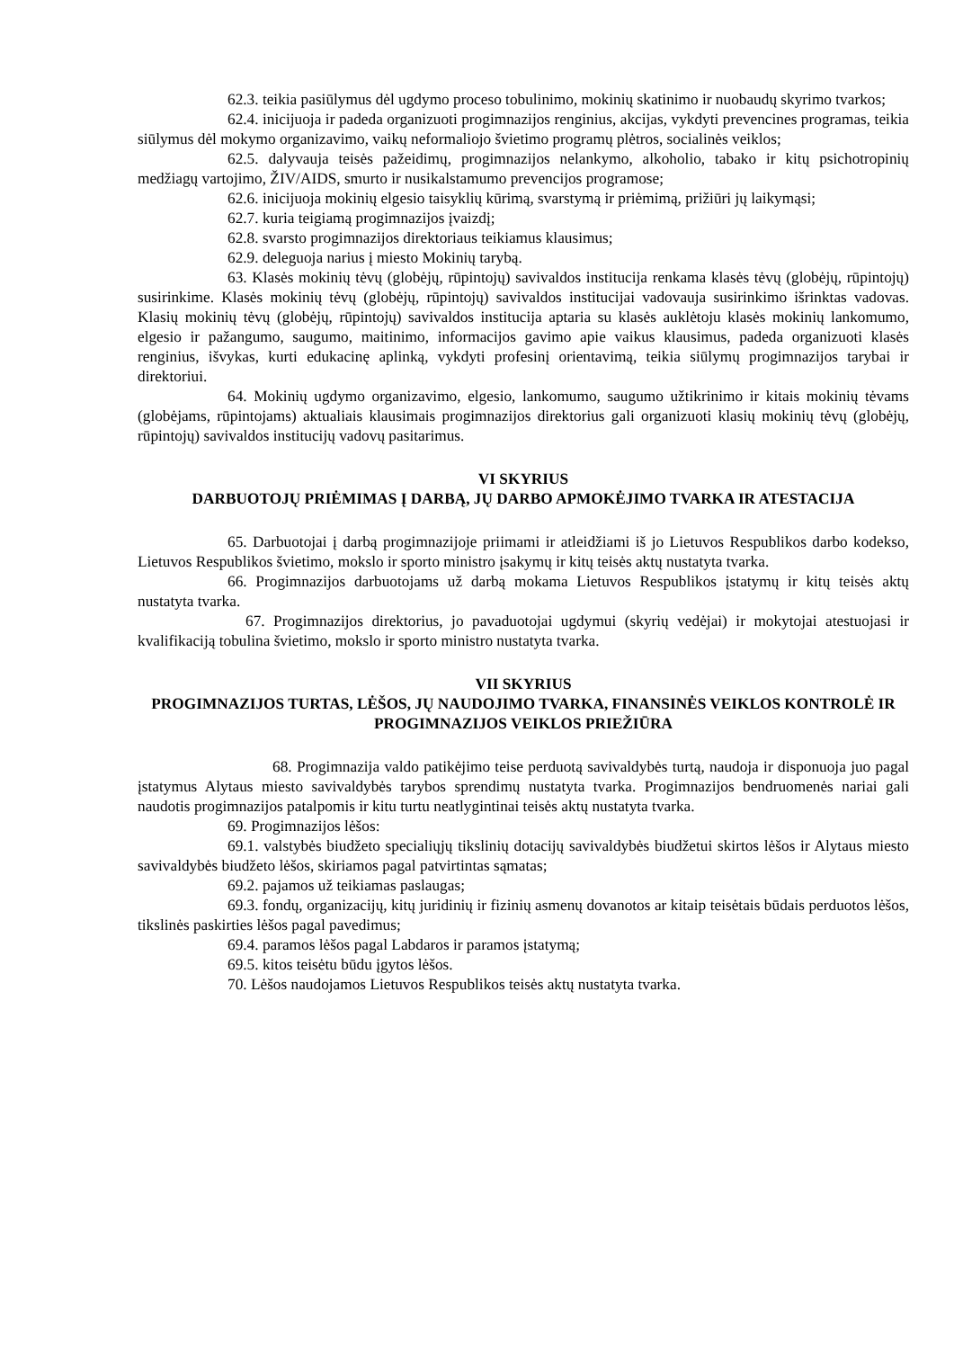62.3. teikia pasiūlymus dėl ugdymo proceso tobulinimo, mokinių skatinimo ir nuobaudų skyrimo tvarkos;
62.4. inicijuoja ir padeda organizuoti progimnazijos renginius, akcijas, vykdyti prevencines programas, teikia siūlymus dėl mokymo organizavimo, vaikų neformaliojo švietimo programų plėtros, socialinės veiklos;
62.5. dalyvauja teisės pažeidimų, progimnazijos nelankymo, alkoholio, tabako ir kitų psichotropinių medžiagų vartojimo, ŽIV/AIDS, smurto ir nusikalstamumo prevencijos programose;
62.6. inicijuoja mokinių elgesio taisyklių kūrimą, svarstymą ir priėmimą, prižiūri jų laikymąsi;
62.7. kuria teigiamą progimnazijos įvaizdį;
62.8. svarsto progimnazijos direktoriaus teikiamus klausimus;
62.9. deleguoja narius į miesto Mokinių tarybą.
63. Klasės mokinių tėvų (globėjų, rūpintojų) savivaldos institucija renkama klasės tėvų (globėjų, rūpintojų) susirinkime. Klasės mokinių tėvų (globėjų, rūpintojų) savivaldos institucijai vadovauja susirinkimo išrinktas vadovas. Klasių mokinių tėvų (globėjų, rūpintojų) savivaldos institucija aptaria su klasės auklėtoju klasės mokinių lankomumo, elgesio ir pažangumo, saugumo, maitinimo, informacijos gavimo apie vaikus klausimus, padeda organizuoti klasės renginius, išvykas, kurti edukacinę aplinką, vykdyti profesinį orientavimą, teikia siūlymų progimnazijos tarybai ir direktoriui.
64. Mokinių ugdymo organizavimo, elgesio, lankomumo, saugumo užtikrinimo ir kitais mokinių tėvams (globėjams, rūpintojams) aktualiais klausimais progimnazijos direktorius gali organizuoti klasių mokinių tėvų (globėjų, rūpintojų) savivaldos institucijų vadovų pasitarimus.
VI SKYRIUS
DARBUOTOJŲ PRIĖMIMAS Į DARBĄ, JŲ DARBO APMOKĖJIMO TVARKA IR ATESTACIJA
65. Darbuotojai į darbą progimnazijoje priimami ir atleidžiami iš jo Lietuvos Respublikos darbo kodekso, Lietuvos Respublikos švietimo, mokslo ir sporto ministro įsakymų ir kitų teisės aktų nustatyta tvarka.
66. Progimnazijos darbuotojams už darbą mokama Lietuvos Respublikos įstatymų ir kitų teisės aktų nustatyta tvarka.
67. Progimnazijos direktorius, jo pavaduotojai ugdymui (skyrių vedėjai) ir mokytojai atestuojasi ir kvalifikaciją tobulina švietimo, mokslo ir sporto ministro nustatyta tvarka.
VII SKYRIUS
PROGIMNAZIJOS TURTAS, LĖŠOS, JŲ NAUDOJIMO TVARKA, FINANSINĖS VEIKLOS KONTROLĖ IR PROGIMNAZIJOS VEIKLOS PRIEŽIŪRA
68. Progimnazija valdo patikėjimo teise perduotą savivaldybės turtą, naudoja ir disponuoja juo pagal įstatymus Alytaus miesto savivaldybės tarybos sprendimų nustatyta tvarka. Progimnazijos bendruomenės nariai gali naudotis progimnazijos patalpomis ir kitu turtu neatlygintinai teisės aktų nustatyta tvarka.
69. Progimnazijos lėšos:
69.1. valstybės biudžeto specialiųjų tikslinių dotacijų savivaldybės biudžetui skirtos lėšos ir Alytaus miesto savivaldybės biudžeto lėšos, skiriamos pagal patvirtintas sąmatas;
69.2. pajamos už teikiamas paslaugas;
69.3. fondų, organizacijų, kitų juridinių ir fizinių asmenų dovanotos ar kitaip teisėtais būdais perduotos lėšos, tikslinės paskirties lėšos pagal pavedimus;
69.4. paramos lėšos pagal Labdaros ir paramos įstatymą;
69.5. kitos teisėtu būdu įgytos lėšos.
70. Lėšos naudojamos Lietuvos Respublikos teisės aktų nustatyta tvarka.